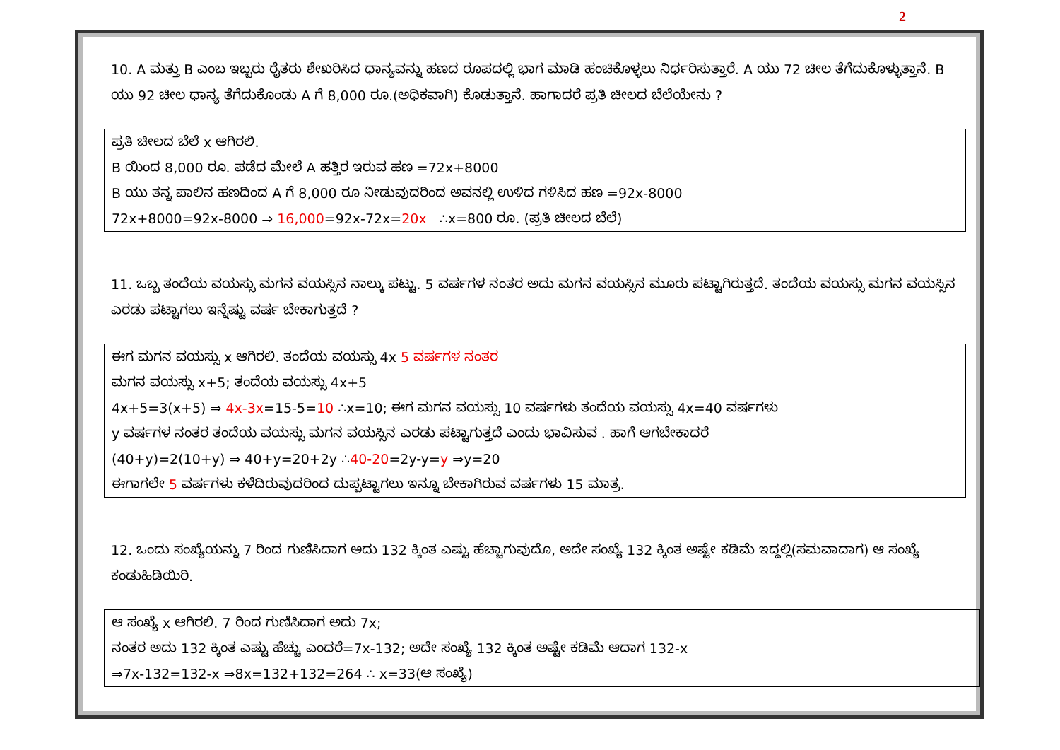2
10. A ಮತ್ತು B ಎಂಬ ಇಬ್ಬರು ರೈತರು ಶೇಖರಿಸಿದ ಧಾನ್ಯವನ್ನು ಹಣದ ರೂಪದಲ್ಲಿ ಭಾಗ ಮಾಡಿ ಹಂಚಿಕೊಳ್ಳಲು ನಿರ್ಧರಿಸುತ್ತಾರೆ. A ಯು 72 ಚೀಲ ತೆಗೆದುಕೊಳ್ಳುತ್ತಾನೆ. B ಯು 92 ಚೀಲ ಧಾನ್ಯ ತೆಗೆದುಕೊಂಡು A ಗೆ 8,000 ರೂ.(ಅಧಿಕವಾಗಿ) ಕೊಡುತ್ತಾನೆ. ಹಾಗಾದರೆ ಪ್ರತಿ ಚೀಲದ ಬೆಲೆಯೇನು ?
ಪ್ರತಿ ಚೀಲದ ಬೆಲೆ x ಆಗಿರಲಿ.
B ಯಿಂದ 8,000 ರೂ. ಪಡೆದ ಮೇಲೆ A ಹತ್ತಿರ ಇರುವ ಹಣ =72x+8000
B ಯು ತನ್ನ ಪಾಲಿನ ಹಣದಿಂದ A ಗೆ 8,000 ರೂ ನೀಡುವುದರಿಂದ ಅವನಲ್ಲಿ ಉಳಿದ ಗಳಿಸಿದ ಹಣ =92x-8000
72x+8000=92x-8000 ⇒ 16,000=92x-72x=20x ∴x=800 ರೂ. (ಪ್ರತಿ ಚೀಲದ ಬೆಲೆ)
11. ಒಬ್ಬ ತಂದೆಯ ವಯಸ್ಸು ಮಗನ ವಯಸ್ಸಿನ ನಾಲ್ಕು ಪಟ್ಟು. 5 ವರ್ಷಗಳ ನಂತರ ಅದು ಮಗನ ವಯಸ್ಸಿನ ಮೂರು ಪಟ್ಟಾಗಿರುತ್ತದೆ. ತಂದೆಯ ವಯಸ್ಸು ಮಗನ ವಯಸ್ಸಿನ ಎರಡು ಪಟ್ಟಾಗಲು ಇನ್ನೆಷ್ಟು ವರ್ಷ ಬೇಕಾಗುತ್ತದೆ ?
ಈಗ ಮಗನ ವಯಸ್ಸು x ಆಗಿರಲಿ. ತಂದೆಯ ವಯಸ್ಸು 4x 5 ವರ್ಷಗಳ ನಂತರ
ಮಗನ ವಯಸ್ಸು x+5; ತಂದೆಯ ವಯಸ್ಸು 4x+5
4x+5=3(x+5) ⇒ 4x-3x=15-5=10 ∴x=10; ಈಗ ಮಗನ ವಯಸ್ಸು 10 ವರ್ಷಗಳು ತಂದೆಯ ವಯಸ್ಸು 4x=40 ವರ್ಷಗಳು
y ವರ್ಷಗಳ ನಂತರ ತಂದೆಯ ವಯಸ್ಸು ಮಗನ ವಯಸ್ಸಿನ ಎರಡು ಪಟ್ಟಾಗುತ್ತದೆ ಎಂದು ಭಾವಿಸುವ . ಹಾಗೆ ಆಗಬೇಕಾದರೆ
(40+y)=2(10+y) ⇒ 40+y=20+2y ∴40-20=2y-y=y ⇒y=20
ಈಗಾಗಲೇ 5 ವರ್ಷಗಳು ಕಳೆದಿರುವುದರಿಂದ ದುಪ್ಪಟ್ಟಾಗಲು ಇನ್ನೂ ಬೇಕಾಗಿರುವ ವರ್ಷಗಳು 15 ಮಾತ್ರ.
12. ಒಂದು ಸಂಖ್ಯೆಯನ್ನು 7 ರಿಂದ ಗುಣಿಸಿದಾಗ ಅದು 132 ಕ್ಕಿಂತ ಎಷ್ಟು ಹೆಚ್ಚಾಗುವುದೊ, ಅದೇ ಸಂಖ್ಯೆ 132 ಕ್ಕಿಂತ ಅಷ್ಟೇ ಕಡಿಮೆ ಇದ್ದಲ್ಲಿ(ಸಮವಾದಾಗ) ಆ ಸಂಖ್ಯೆ ಕಂಡುಹಿಡಿಯಿರಿ.
ಆ ಸಂಖ್ಯೆ x ಆಗಿರಲಿ. 7 ರಿಂದ ಗುಣಿಸಿದಾಗ ಅದು 7x;
ನಂತರ ಅದು 132 ಕ್ಕಿಂತ ಎಷ್ಟು ಹೆಚ್ಚು ಎಂದರೆ=7x-132; ಅದೇ ಸಂಖ್ಯೆ 132 ಕ್ಕಿಂತ ಅಷ್ಟೇ ಕಡಿಮೆ ಆದಾಗ 132-x
⇒7x-132=132-x ⇒8x=132+132=264 ∴ x=33(ಆ ಸಂಖ್ಯೆ)